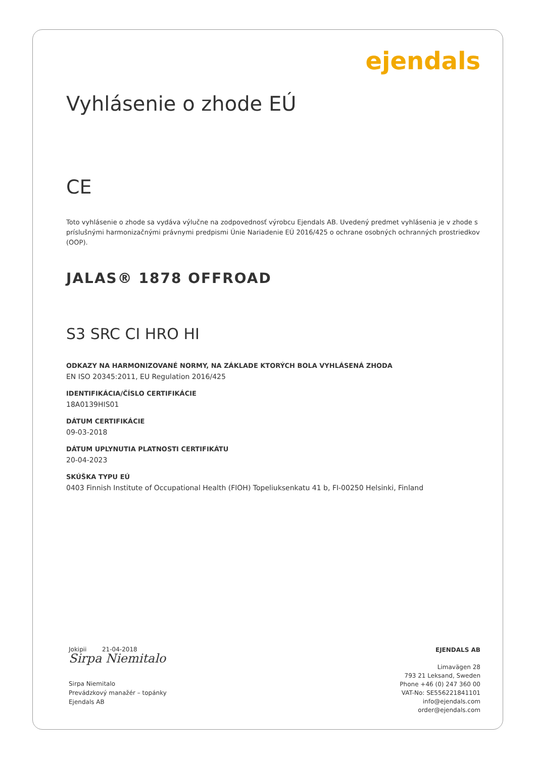ejendals
Vyhlásenie o zhode EÚ
CE
Toto vyhlásenie o zhode sa vydáva výlučne na zodpovednosť výrobcu Ejendals AB. Uvedený predmet vyhlásenia je v zhode s príslušnými harmonizačnými právnymi predpismi Únie Nariadenie EÚ 2016/425 o ochrane osobných ochranných prostriedkov (OOP).
JALAS® 1878 OFFROAD
S3 SRC CI HRO HI
ODKAZY NA HARMONIZOVANÉ NORMY, NA ZÁKLADE KTORÝCH BOLA VYHLÁSENÁ ZHODA
EN ISO 20345:2011, EU Regulation 2016/425
IDENTIFIKÁCIA/ČÍSLO CERTIFIKÁCIE
18A0139HIS01
DÁTUM CERTIFIKÁCIE
09-03-2018
DÁTUM UPLYNUTIA PLATNOSTI CERTIFIKÁTU
20-04-2023
SKÚŠKA TYPU EÚ
0403 Finnish Institute of Occupational Health (FIOH) Topeliuksenkatu 41 b, FI-00250 Helsinki, Finland
Jokipii 21-04-2018
Sirpa Niemitalo
Sirpa Niemitalo
Prevádzkový manažér – topánky
Ejendals AB
EJENDALS AB
Limavägen 28
793 21 Leksand, Sweden
Phone +46 (0) 247 360 00
VAT-No: SE556221841101
info@ejendals.com
order@ejendals.com